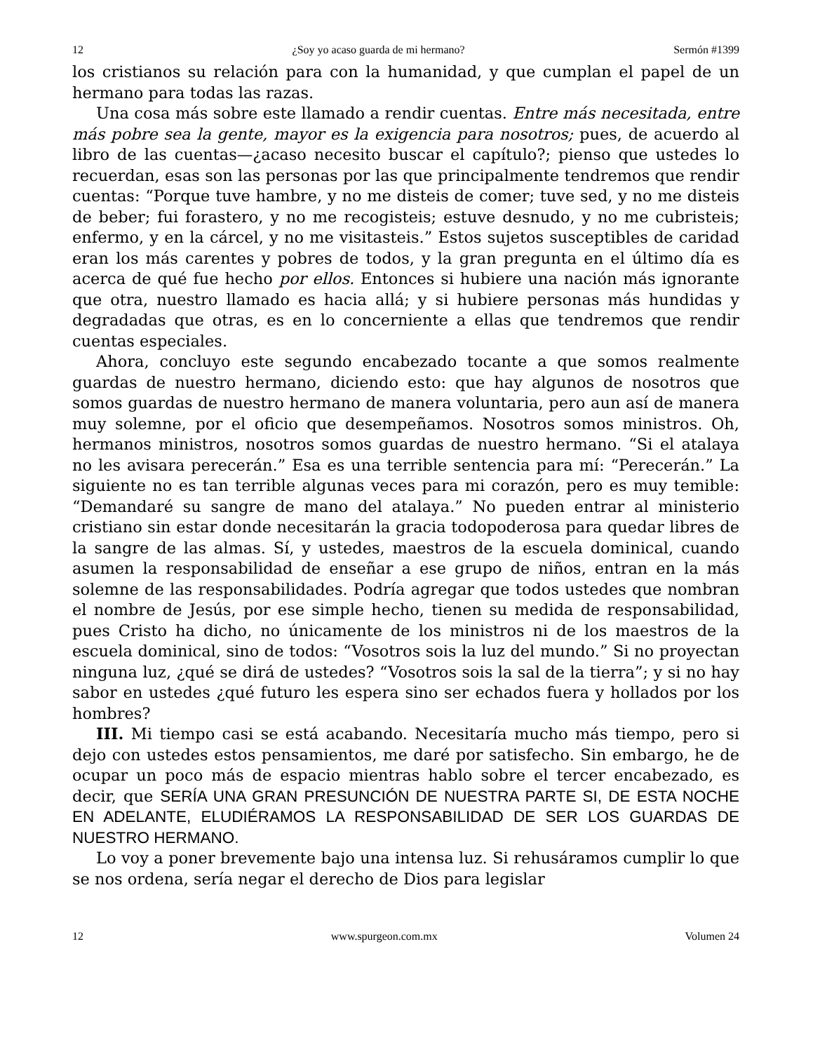12 ¿Soy yo acaso guarda de mi hermano? Sermón #1399
los cristianos su relación para con la humanidad, y que cumplan el papel de un hermano para todas las razas.
Una cosa más sobre este llamado a rendir cuentas. Entre más necesitada, entre más pobre sea la gente, mayor es la exigencia para nosotros; pues, de acuerdo al libro de las cuentas—¿acaso necesito buscar el capítulo?; pienso que ustedes lo recuerdan, esas son las personas por las que principalmente tendremos que rendir cuentas: “Porque tuve hambre, y no me disteis de comer; tuve sed, y no me disteis de beber; fui forastero, y no me recogisteis; estuve desnudo, y no me cubristeis; enfermo, y en la cárcel, y no me visitasteis.” Estos sujetos susceptibles de caridad eran los más carentes y pobres de todos, y la gran pregunta en el último día es acerca de qué fue hecho por ellos. Entonces si hubiere una nación más ignorante que otra, nuestro llamado es hacia allá; y si hubiere personas más hundidas y degradadas que otras, es en lo concerniente a ellas que tendremos que rendir cuentas especiales.
Ahora, concluyo este segundo encabezado tocante a que somos realmente guardas de nuestro hermano, diciendo esto: que hay algunos de nosotros que somos guardas de nuestro hermano de manera voluntaria, pero aun así de manera muy solemne, por el oficio que desempeñamos. Nosotros somos ministros. Oh, hermanos ministros, nosotros somos guardas de nuestro hermano. “Si el atalaya no les avisara perecerán.” Esa es una terrible sentencia para mí: “Perecerán.” La siguiente no es tan terrible algunas veces para mi corazón, pero es muy temible: “Demandaré su sangre de mano del atalaya.” No pueden entrar al ministerio cristiano sin estar donde necesitarán la gracia todopoderosa para quedar libres de la sangre de las almas. Sí, y ustedes, maestros de la escuela dominical, cuando asumen la responsabilidad de enseñar a ese grupo de niños, entran en la más solemne de las responsabilidades. Podría agregar que todos ustedes que nombran el nombre de Jesús, por ese simple hecho, tienen su medida de responsabilidad, pues Cristo ha dicho, no únicamente de los ministros ni de los maestros de la escuela dominical, sino de todos: “Vosotros sois la luz del mundo.” Si no proyectan ninguna luz, ¿qué se dirá de ustedes? “Vosotros sois la sal de la tierra”; y si no hay sabor en ustedes ¿qué futuro les espera sino ser echados fuera y hollados por los hombres?
III. Mi tiempo casi se está acabando. Necesitaría mucho más tiempo, pero si dejo con ustedes estos pensamientos, me daré por satisfecho. Sin embargo, he de ocupar un poco más de espacio mientras hablo sobre el tercer encabezado, es decir, que SERÍA UNA GRAN PRESUNCIÓN DE NUESTRA PARTE SI, DE ESTA NOCHE EN ADELANTE, ELUDIÉRAMOS LA RESPONSABILIDAD DE SER LOS GUARDAS DE NUESTRO HERMANO.
Lo voy a poner brevemente bajo una intensa luz. Si rehusáramos cumplir lo que se nos ordena, sería negar el derecho de Dios para legislar
12 www.spurgeon.com.mx Volumen 24